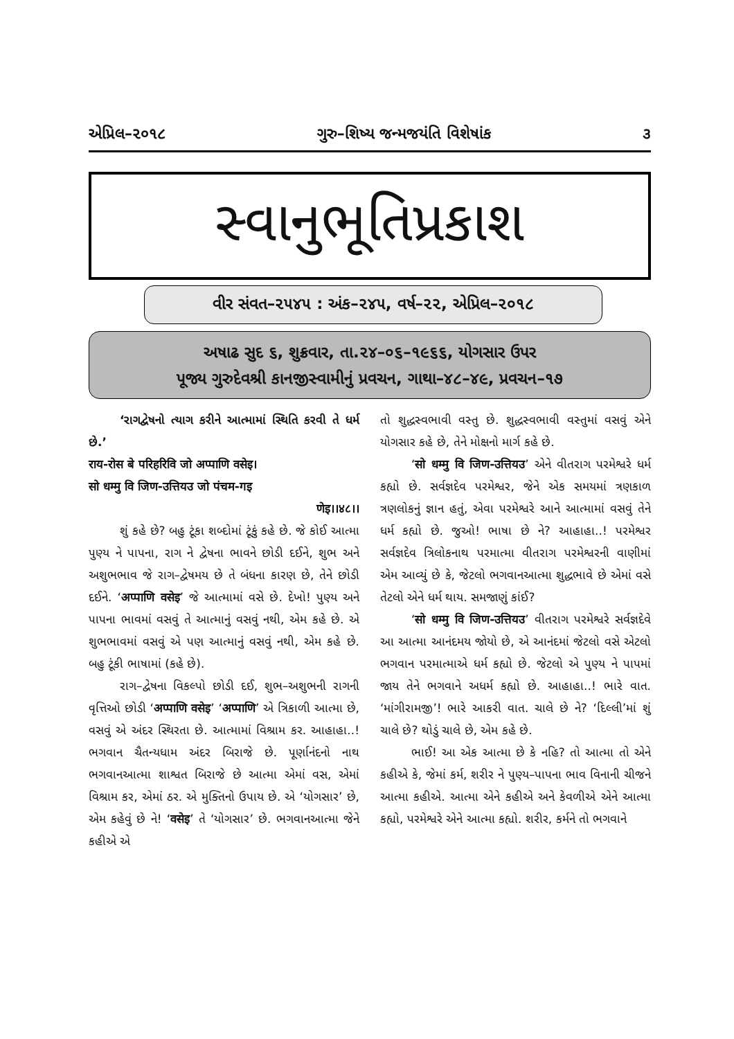એપ્રિલ–૨૦૧૮ ગુરુ–શિષ્ય જન્મજયંતિ વિશેષાંક ૩
સ્વાનુભૂતિપ્રકાશ
વીર સંવત–૨૫૪૫ : અંક–૨૪૫, વર્ષ–૨૨, એપ્રિલ–૨૦૧૮
અષાઢ સુદ ૬, શુક્રવાર, તા.૨૪–૦૬–૧૯૬૬, યોગસાર ઉપર
પૂજ્ય ગુરુદેવશ્રી કાનજીસ્વામીનું પ્રવચન, ગાથા–૪૮–૪૯, પ્રવચન–૧૭
‘રાગદ્વેષનો ત્યાગ કરીને આત્મામાં સ્થિતિ કરવી તે ધર્મ છે.’
राय-रोस बे परिहरिवि जो अप्पाणि वसेइ।
सो धम्मु वि जिण-उत्तियउ जो पंचम-गइ
णेइ।।४८।।
શું કહે છે? બહુ ટૂંકા શબ્દોમાં ટૂંકું કહે છે. જે કોઈ આત્મા પુણ્ય ને પાપના, રાગ ને દ્વેષના ભાવને છોડી દઈને, શુભ અને અશુભભાવ જે રાગ–દ્વેષમય છે તે બંધના કારણ છે, તેને છોડી દઈને. ‘अप्पाणि वसेइ’ જે આત્મામાં વસે છે. દેખો! પુણ્ય અને પાપના ભાવમાં વસવું તે આત્માનું વસવું નથી, એમ કહે છે. એ શુભભાવમાં વસવું એ પણ આત્માનું વસવું નથી, એમ કહે છે. બહુ ટૂંકી ભાષામાં (કહે છે).
રાગ–દ્વેષના વિકલ્પો છોડી દઈ, શુભ–અશુભની રાગની વૃત્તિઓ છોડી ‘अप्पाणि वसेइ’ ‘अप्पाणि’ એ ત્રિકાળી આત્મા છે, વસવું એ અંદર સ્થિરતા છે. આત્મામાં વિશ્રામ કર. આહાહા..! ભગવાન ચૈતન્યધામ અંદર બિરાજે છે. પૂર્ણાનંદનો નાથ ભગવાનઆત્મા શાશ્વત બિરાજે છે આત્મા એમાં વસ, એમાં વિશ્રામ કર, એમાં ઠર. એ મુક્તિનો ઉપાય છે. એ ‘યોગસાર’ છે, એમ કહેવું છે ને! ‘वसेइ’ તે ‘યોગસાર’ છે. ભગવાનઆત્મા જેને કહીએ એ
તો શુદ્ધસ્વભાવી વસ્તુ છે. શુદ્ધસ્વભાવી વસ્તુમાં વસવું એને યોગસાર કહે છે, તેને મોક્ષનો માર્ગ કહે છે.
‘सो धम्मु वि जिण-उत्तियउ’ એને વીતરાગ પરમેશ્વરે ધર્મ કહ્યો છે. સર્વજ્ઞદેવ પરમેશ્વર, જેને એક સમયમાં ત્રણકાળ ત્રણલોકનું જ્ઞાન હતું, એવા પરમેશ્વરે આને આત્મામાં વસવું તેને ધર્મ કહ્યો છે. જુઓ! ભાષા છે ને? આહાહા..! પરમેશ્વર સર્વજ્ઞદેવ ત્રિલોકનાથ પરમાત્મા વીતરાગ પરમેશ્વરની વાણીમાં એમ આવ્યું છે કે, જેટલો ભગવાનઆત્મા શુદ્ધભાવે છે એમાં વસે તેટલો એને ધર્મ થાય. સમજાણું કાંઈ?
‘सो धम्मु वि जिण-उत्तियउ’ વીતરાગ પરમેશ્વરે સર્વજ્ઞદેવે આ આત્મા આનંદમય જોયો છે, એ આનંદમાં જેટલો વસે એટલો ભગવાન પરમાત્માએ ધર્મ કહ્યો છે. જેટલો એ પુણ્ય ને પાપમાં જાય તેને ભગવાને અધર્મ કહ્યો છે. આહાહા..! ભારે વાત. ‘માંગીરામજી’! ભારે આકરી વાત. ચાલે છે ને? ‘દિલ્લી’માં શું ચાલે છે? થોડું ચાલે છે, એમ કહે છે.
ભાઈ! આ એક આત્મા છે કે નહિ? તો આત્મા તો એને કહીએ કે, જેમાં કર્મ, શરીર ને પુણ્ય–પાપના ભાવ વિનાની ચીજને આત્મા કહીએ. આત્મા એને કહીએ અને કેવળીએ એને આત્મા કહ્યો, પરમેશ્વરે એને આત્મા કહ્યો. શરીર, કર્મને તો ભગવાને